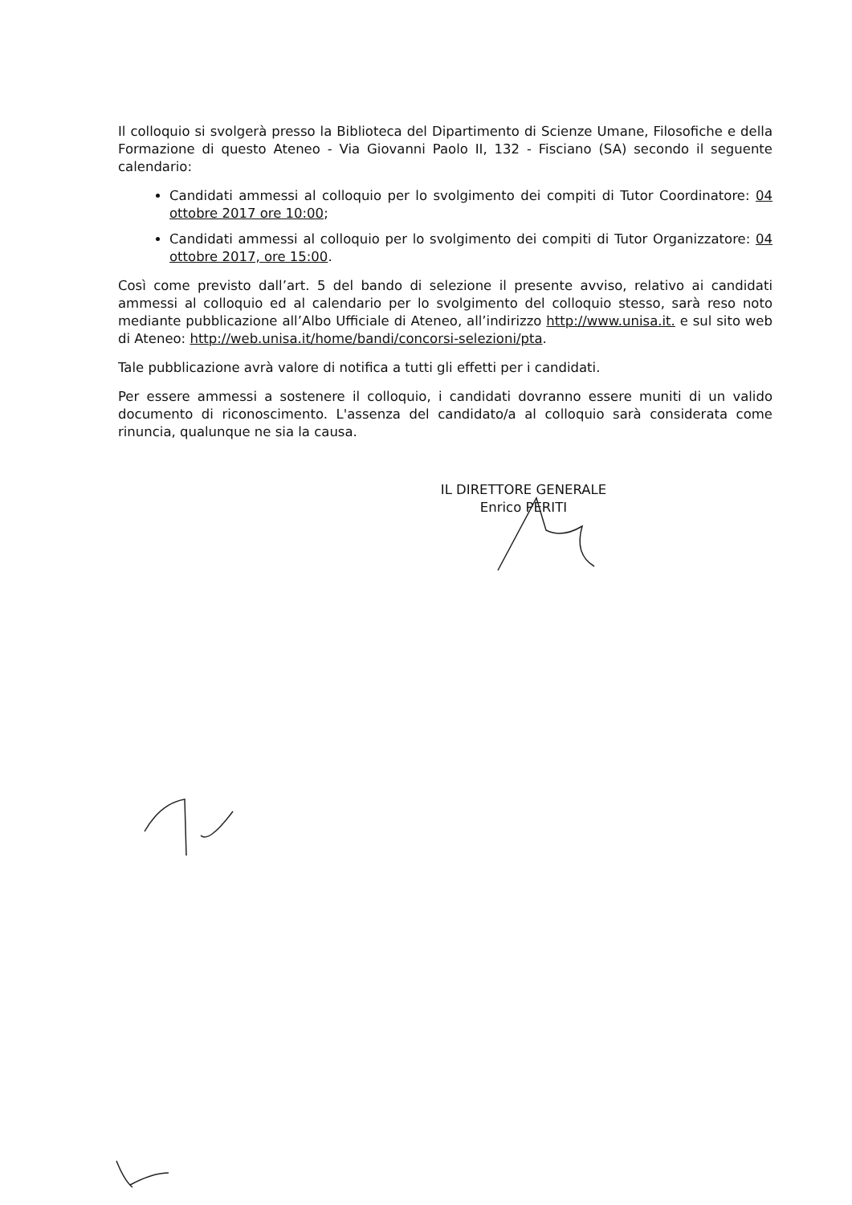Il colloquio si svolgerà presso la Biblioteca del Dipartimento di Scienze Umane, Filosofiche e della Formazione di questo Ateneo - Via Giovanni Paolo II, 132 - Fisciano (SA) secondo il seguente calendario:
Candidati ammessi al colloquio per lo svolgimento dei compiti di Tutor Coordinatore: 04 ottobre 2017 ore 10:00;
Candidati ammessi al colloquio per lo svolgimento dei compiti di Tutor Organizzatore: 04 ottobre 2017, ore 15:00.
Così come previsto dall’art. 5 del bando di selezione il presente avviso, relativo ai candidati ammessi al colloquio ed al calendario per lo svolgimento del colloquio stesso, sarà reso noto mediante pubblicazione all’Albo Ufficiale di Ateneo, all’indirizzo http://www.unisa.it. e sul sito web di Ateneo: http://web.unisa.it/home/bandi/concorsi-selezioni/pta.
Tale pubblicazione avrà valore di notifica a tutti gli effetti per i candidati.
Per essere ammessi a sostenere il colloquio, i candidati dovranno essere muniti di un valido documento di riconoscimento. L'assenza del candidato/a al colloquio sarà considerata come rinuncia, qualunque ne sia la causa.
IL DIRETTORE GENERALE
Enrico PERITI